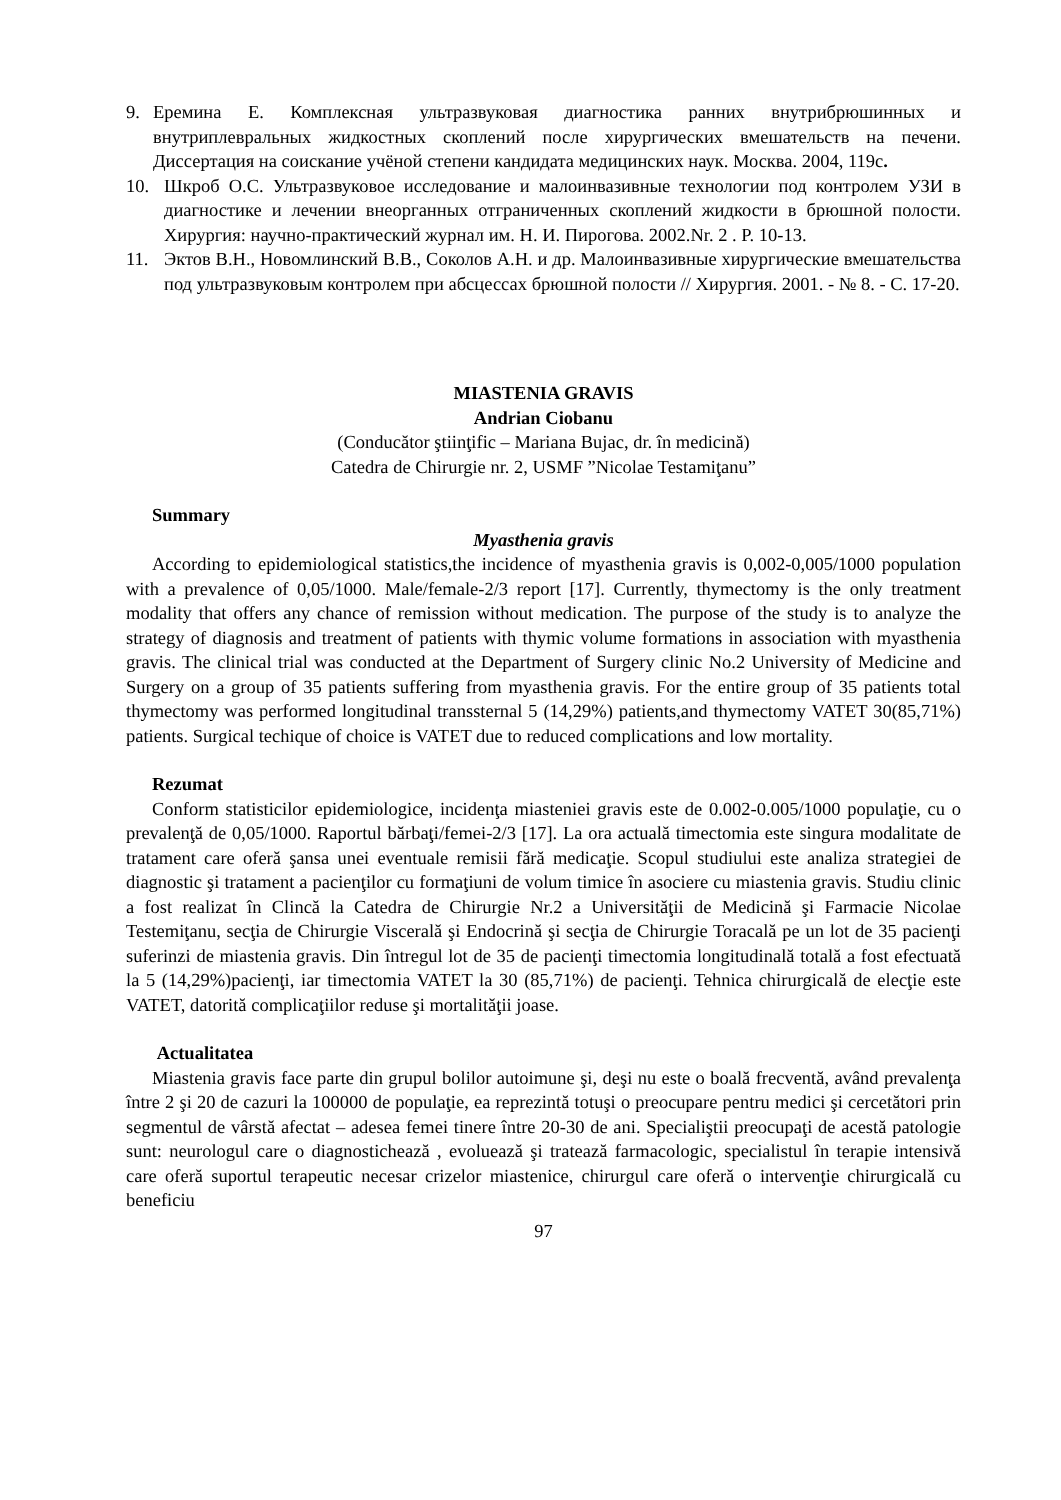9. Еремина Е. Комплексная ультразвуковая диагностика ранних внутрибрюшинных и внутриплевральных жидкостных скоплений после хирургических вмешательств на печени. Диссертация на соискание учёной степени кандидата медицинских наук. Москва. 2004, 119с.
10. Шкроб О.С. Ультразвуковое исследование и малоинвазивные технологии под контролем УЗИ в диагностике и лечении внеорганных отграниченных скоплений жидкости в брюшной полости. Хирургия: научно-практический журнал им. Н. И. Пирогова. 2002.Nr. 2 . P. 10-13.
11. Эктов В.Н., Новомлинский В.В., Соколов А.Н. и др. Малоинвазивные хирургические вмешательства под ультразвуковым контролем при абсцессах брюшной полости // Хирургия. 2001. - № 8. - С. 17-20.
MIASTENIA GRAVIS
Andrian Ciobanu
(Conducător ştiinţific – Mariana Bujac, dr. în medicină)
Catedra de Chirurgie nr. 2, USMF ”Nicolae Testamiţanu”
Summary
Myasthenia gravis
According to epidemiological statistics,the incidence of myasthenia gravis is 0,002-0,005/1000 population with a prevalence of 0,05/1000. Male/female-2/3 report [17]. Currently, thymectomy is the only treatment modality that offers any chance of remission without medication. The purpose of the study is to analyze the strategy of diagnosis and treatment of patients with thymic volume formations in association with myasthenia gravis. The clinical trial was conducted at the Department of Surgery clinic No.2 University of Medicine and Surgery on a group of 35 patients suffering from myasthenia gravis. For the entire group of 35 patients total thymectomy was performed longitudinal transsternal 5 (14,29%) patients,and thymectomy VATET 30(85,71%) patients. Surgical techique of choice is VATET due to reduced complications and low mortality.
Rezumat
Conform statisticilor epidemiologice, incidenţa miasteniei gravis este de 0.002-0.005/1000 populaţie, cu o prevalenţă de 0,05/1000. Raportul bărbaţi/femei-2/3 [17]. La ora actuală timectomia este singura modalitate de tratament care oferă şansa unei eventuale remisii fără medicaţie. Scopul studiului este analiza strategiei de diagnostic şi tratament a pacienţilor cu formaţiuni de volum timice în asociere cu miastenia gravis. Studiu clinic a fost realizat în Clincă la Catedra de Chirurgie Nr.2 a Universităţii de Medicină şi Farmacie Nicolae Testemiţanu, secţia de Chirurgie Viscerală şi Endocrină şi secţia de Chirurgie Toracală pe un lot de 35 pacienţi suferinzi de miastenia gravis. Din întregul lot de 35 de pacienţi timectomia longitudinală totală a fost efectuată la 5 (14,29%)pacienţi, iar timectomia VATET la 30 (85,71%) de pacienţi. Tehnica chirurgicală de elecţie este VATET, datorită complicaţiilor reduse şi mortalităţii joase.
Actualitatea
Miastenia gravis face parte din grupul bolilor autoimune şi, deşi nu este o boală frecventă, având prevalenţa între 2 şi 20 de cazuri la 100000 de populaţie, ea reprezintă totuşi o preocupare pentru medici şi cercetători prin segmentul de vârstă afectat – adesea femei tinere între 20-30 de ani. Specialiştii preocupaţi de acestă patologie sunt: neurologul care o diagnostichează , evoluează şi tratează farmacologic, specialistul în terapie intensivă care oferă suportul terapeutic necesar crizelor miastenice, chirurgul care oferă o intervenţie chirurgicală cu beneficiu
97